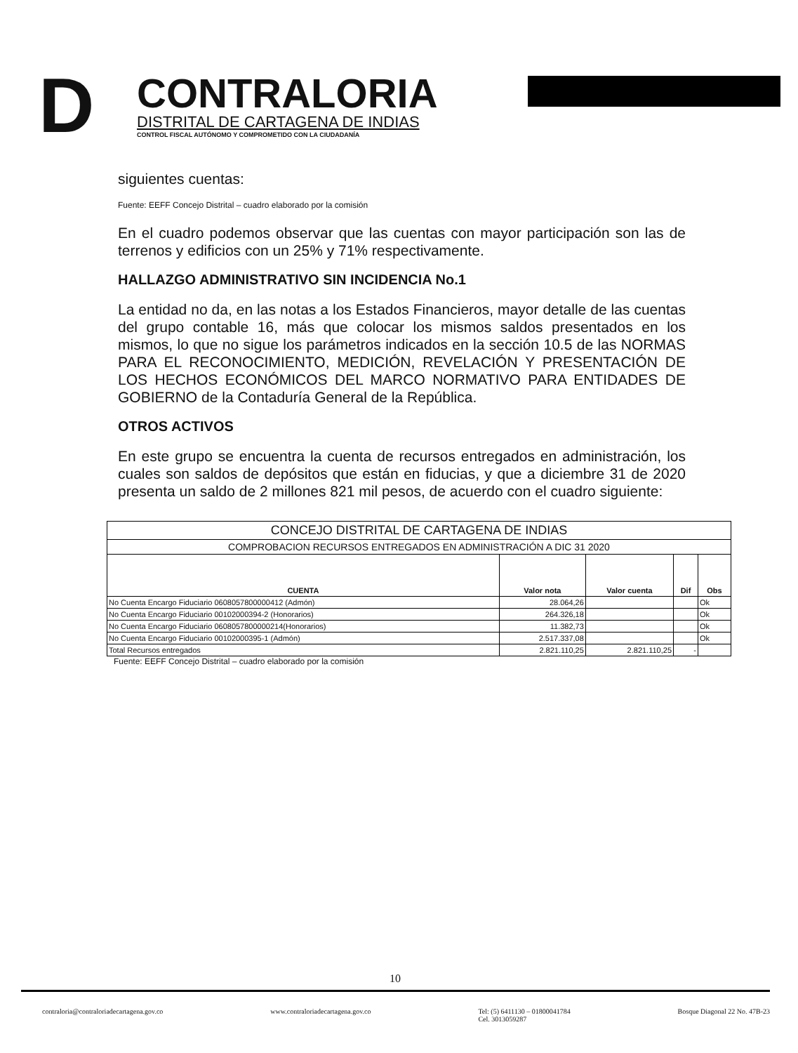D
CONTRALORIA
DISTRITAL DE CARTAGENA DE INDIAS
CONTROL FISCAL AUTÓNOMO Y COMPROMETIDO CON LA CIUDADANÍA
siguientes cuentas:
Fuente: EEFF Concejo Distrital – cuadro elaborado por la comisión
En el cuadro podemos observar que las cuentas con mayor participación son las de terrenos y edificios con un 25% y 71% respectivamente.
HALLAZGO ADMINISTRATIVO SIN INCIDENCIA No.1
La entidad no da, en las notas a los Estados Financieros, mayor detalle de las cuentas del grupo contable 16, más que colocar los mismos saldos presentados en los mismos, lo que no sigue los parámetros indicados en la sección 10.5 de las NORMAS PARA EL RECONOCIMIENTO, MEDICIÓN, REVELACIÓN Y PRESENTACIÓN DE LOS HECHOS ECONÓMICOS DEL MARCO NORMATIVO PARA ENTIDADES DE GOBIERNO de la Contaduría General de la República.
OTROS ACTIVOS
En este grupo se encuentra la cuenta de recursos entregados en administración, los cuales son saldos de depósitos que están en fiducias, y que a diciembre 31 de 2020 presenta un saldo de 2 millones 821 mil pesos, de acuerdo con el cuadro siguiente:
| CONCEJO DISTRITAL DE CARTAGENA DE INDIAS | | | | |
| --- | --- | --- | --- | --- |
| COMPROBACION RECURSOS ENTREGADOS EN ADMINISTRACIÓN A DIC 31 2020 | | | | |
| CUENTA | Valor nota | Valor cuenta | Dif | Obs |
| No Cuenta Encargo Fiduciario 0608057800000412 (Admón) | 28.064,26 | | | Ok |
| No Cuenta Encargo Fiduciario 00102000394-2 (Honorarios) | 264.326,18 | | | Ok |
| No Cuenta Encargo Fiduciario 0608057800000214(Honorarios) | 11.382,73 | | | Ok |
| No Cuenta Encargo Fiduciario 00102000395-1 (Admón) | 2.517.337,08 | | | Ok |
| Total Recursos entregados | 2.821.110,25 | 2.821.110,25 | - | |
Fuente: EEFF Concejo Distrital – cuadro elaborado por la comisión
10
contraloria@contraloriadecartagena.gov.co www.contraloriadecartagena.gov.co Tel: (5) 6411130 – 01800041784
Cel. 3013059287 Bosque Diagonal 22 No. 47B-23